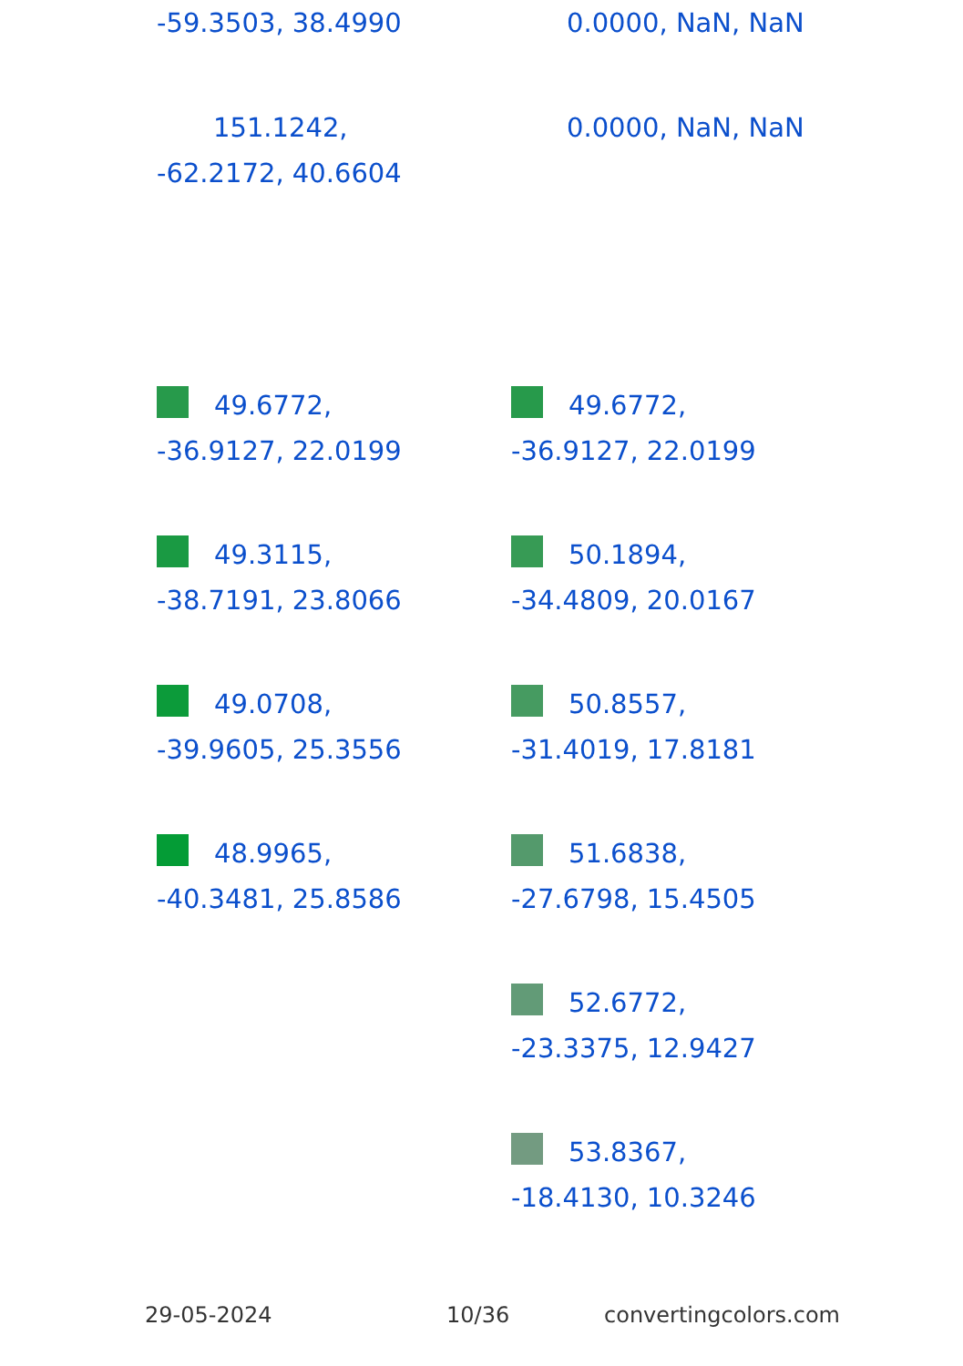-59.3503, 38.4990 0.0000, NaN, NaN
151.1242,
-62.2172, 40.6604
0.0000, NaN, NaN
49.6772, -36.9127, 22.0199
49.6772, -36.9127, 22.0199
49.3115, -38.7191, 23.8066
50.1894, -34.4809, 20.0167
49.0708, -39.9605, 25.3556
50.8557, -31.4019, 17.8181
48.9965, -40.3481, 25.8586
51.6838, -27.6798, 15.4505
52.6772, -23.3375, 12.9427
53.8367, -18.4130, 10.3246
29-05-2024 10/36 convertingcolors.com